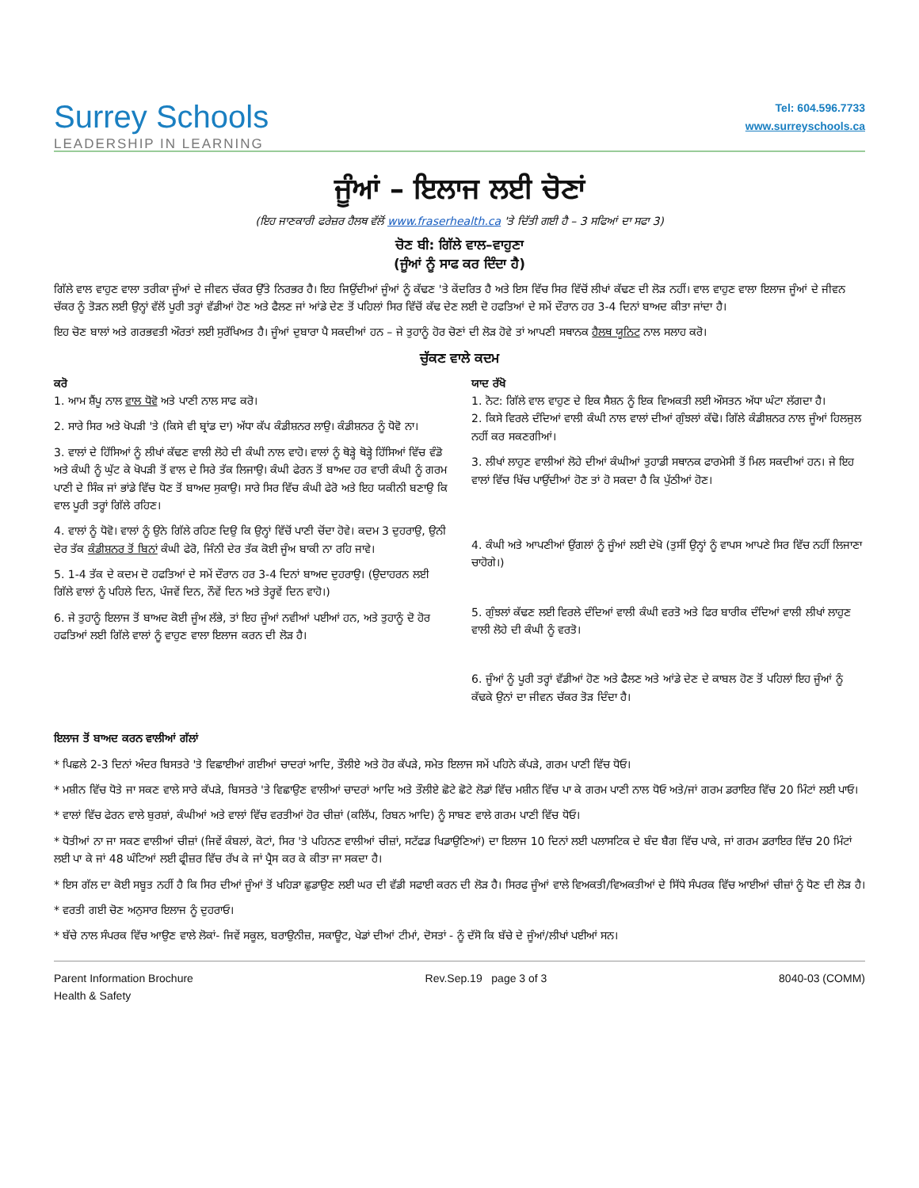Surrey Schools
LEADERSHIP IN LEARNING
Tel: 604.596.7733
www.surreyschools.ca
ਜੂੰਆਂ – ਇਲਾਜ ਲਈ ਚੋਣਾਂ
(ਇਹ ਜਾਣਕਾਰੀ ਫਰੇਜ਼ਰ ਹੈਲਥ ਵੱਲੋਂ www.fraserhealth.ca 'ਤੇ ਦਿੱਤੀ ਗਈ ਹੈ – 3 ਸਫਿਆਂ ਦਾ ਸਫਾ 3)
ਚੋਣ ਬੀ: ਗਿੱਲੇ ਵਾਲ–ਵਾਹੁਣਾ
(ਜੂੰਆਂ ਨੂੰ ਸਾਫ ਕਰ ਦਿੰਦਾ ਹੈ)
ਗਿੱਲੇ ਵਾਲ ਵਾਹੁਣ ਵਾਲਾ ਤਰੀਕਾ ਜੂੰਆਂ ਦੇ ਜੀਵਨ ਚੱਕਰ ਉੱਤੇ ਨਿਰਭਰ ਹੈ। ਇਹ ਜਿਉਂਦੀਆਂ ਜੂੰਆਂ ਨੂੰ ਕੱਢਣ 'ਤੇ ਕੇਂਦਰਿਤ ਹੈ ਅਤੇ ਇਸ ਵਿੱਚ ਸਿਰ ਵਿੱਚੋਂ ਲੀਖਾਂ ਕੱਢਣ ਦੀ ਲੋੜ ਨਹੀਂ। ਵਾਲ ਵਾਹੁਣ ਵਾਲਾ ਇਲਾਜ ਜੂੰਆਂ ਦੇ ਜੀਵਨ ਚੱਕਰ ਨੂੰ ਤੋੜਨ ਲਈ ਉਨ੍ਹਾਂ ਵੱਲੋਂ ਪੂਰੀ ਤਰ੍ਹਾਂ ਵੱਡੀਆਂ ਹੋਣ ਅਤੇ ਫੈਲਣ ਜਾਂ ਆਂਡੇ ਦੇਣ ਤੋਂ ਪਹਿਲਾਂ ਸਿਰ ਵਿੱਚੋਂ ਕੱਢ ਦੇਣ ਲਈ ਦੋ ਹਫਤਿਆਂ ਦੇ ਸਮੇਂ ਦੌਰਾਨ ਹਰ 3-4 ਦਿਨਾਂ ਬਾਅਦ ਕੀਤਾ ਜਾਂਦਾ ਹੈ।
ਇਹ ਚੋਣ ਬਾਲਾਂ ਅਤੇ ਗਰਭਵਤੀ ਔਰਤਾਂ ਲਈ ਸੁਰੱਖਿਅਤ ਹੈ। ਜੂੰਆਂ ਦੁਬਾਰਾ ਪੈ ਸਕਦੀਆਂ ਹਨ – ਜੇ ਤੁਹਾਨੂੰ ਹੋਰ ਚੋਣਾਂ ਦੀ ਲੋੜ ਹੋਵੇ ਤਾਂ ਆਪਣੀ ਸਥਾਨਕ ਹੈਲਥ ਯੂਨਿਟ ਨਾਲ ਸਲਾਹ ਕਰੋ।
ਚੁੱਕਣ ਵਾਲੇ ਕਦਮ
ਕਰੋ
1. ਆਮ ਸ਼ੈਂਪੂ ਨਾਲ ਵਾਲ ਧੋਵੋ ਅਤੇ ਪਾਣੀ ਨਾਲ ਸਾਫ ਕਰੋ।
2. ਸਾਰੇ ਸਿਰ ਅਤੇ ਖੋਪੜੀ 'ਤੇ (ਕਿਸੇ ਵੀ ਬ੍ਰਾਂਡ ਦਾ) ਅੱਧਾ ਕੱਪ ਕੰਡੀਸ਼ਨਰ ਲਾਉ। ਕੰਡੀਸ਼ਨਰ ਨੂੰ ਧੋਵੋ ਨਾ।
3. ਵਾਲਾਂ ਦੇ ਹਿੱਸਿਆਂ ਨੂੰ ਲੀਖਾਂ ਕੱਢਣ ਵਾਲੀ ਲੋਹੇ ਦੀ ਕੰਘੀ ਨਾਲ ਵਾਹੋ। ਵਾਲਾਂ ਨੂੰ ਥੋੜ੍ਹੇ ਥੋੜ੍ਹੇ ਹਿੱਸਿਆਂ ਵਿੱਚ ਵੰਡੋ ਅਤੇ ਕੰਘੀ ਨੂੰ ਘੁੱਟ ਕੇ ਖੋਪੜੀ ਤੋਂ ਵਾਲ ਦੇ ਸਿਰੇ ਤੱਕ ਲਿਜਾਉ। ਕੰਘੀ ਫੇਰਨ ਤੋਂ ਬਾਅਦ ਹਰ ਵਾਰੀ ਕੰਘੀ ਨੂੰ ਗਰਮ ਪਾਣੀ ਦੇ ਸਿੰਕ ਜਾਂ ਭਾਂਡੇ ਵਿੱਚ ਧੋਣ ਤੋਂ ਬਾਅਦ ਸੁਕਾਉ। ਸਾਰੇ ਸਿਰ ਵਿੱਚ ਕੰਘੀ ਫੇਰੋ ਅਤੇ ਇਹ ਯਕੀਨੀ ਬਣਾਉ ਕਿ ਵਾਲ ਪੂਰੀ ਤਰ੍ਹਾਂ ਗਿੱਲੇ ਰਹਿਣ।
4. ਵਾਲਾਂ ਨੂੰ ਧੋਵੋ। ਵਾਲਾਂ ਨੂੰ ਉਨੇ ਗਿੱਲੇ ਰਹਿਣ ਦਿਉ ਕਿ ਉਨ੍ਹਾਂ ਵਿੱਚੋਂ ਪਾਣੀ ਚੋਂਦਾ ਹੋਵੇ। ਕਦਮ 3 ਦੁਹਰਾਉ, ਉਨੀ ਦੇਰ ਤੱਕ ਕੰਡੀਸ਼ਨਰ ਤੋਂ ਬਿਨਾਂ ਕੰਘੀ ਫੇਰੋ, ਜਿੰਨੀ ਦੇਰ ਤੱਕ ਕੋਈ ਜੂੰਅ ਬਾਕੀ ਨਾ ਰਹਿ ਜਾਵੇ।
5. 1-4 ਤੱਕ ਦੇ ਕਦਮ ਦੋ ਹਫਤਿਆਂ ਦੇ ਸਮੇਂ ਦੌਰਾਨ ਹਰ 3-4 ਦਿਨਾਂ ਬਾਅਦ ਦੁਹਰਾਉ। (ਉਦਾਹਰਨ ਲਈ ਗਿੱਲੇ ਵਾਲਾਂ ਨੂੰ ਪਹਿਲੇ ਦਿਨ, ਪੰਜਵੇਂ ਦਿਨ, ਨੌਵੇਂ ਦਿਨ ਅਤੇ ਤੇਰ੍ਹਵੇਂ ਦਿਨ ਵਾਹੋ।)
6. ਜੇ ਤੁਹਾਨੂੰ ਇਲਾਜ ਤੋਂ ਬਾਅਦ ਕੋਈ ਜੂੰਅ ਲੱਭੇ, ਤਾਂ ਇਹ ਜੂੰਆਂ ਨਵੀਆਂ ਪਈਆਂ ਹਨ, ਅਤੇ ਤੁਹਾਨੂੰ ਦੋ ਹੋਰ ਹਫਤਿਆਂ ਲਈ ਗਿੱਲੇ ਵਾਲਾਂ ਨੂੰ ਵਾਹੁਣ ਵਾਲਾ ਇਲਾਜ ਕਰਨ ਦੀ ਲੋੜ ਹੈ।
ਯਾਦ ਰੱਖੋ
1. ਨੋਟ: ਗਿੱਲੇ ਵਾਲ ਵਾਹੁਣ ਦੇ ਇਕ ਸੈਸ਼ਨ ਨੂੰ ਇਕ ਵਿਅਕਤੀ ਲਈ ਔਸਤਨ ਅੱਧਾ ਘੰਟਾ ਲੱਗਦਾ ਹੈ।
2. ਕਿਸੇ ਵਿਰਲੇ ਦੰਦਿਆਂ ਵਾਲੀ ਕੰਘੀ ਨਾਲ ਵਾਲਾਂ ਦੀਆਂ ਗੁੰਝਲਾਂ ਕੱਢੋ। ਗਿੱਲੇ ਕੰਡੀਸ਼ਨਰ ਨਾਲ ਜੂੰਆਂ ਹਿਲਜੁਲ ਨਹੀਂ ਕਰ ਸਕਣਗੀਆਂ।
3. ਲੀਖਾਂ ਲਾਹੁਣ ਵਾਲੀਆਂ ਲੋਹੇ ਦੀਆਂ ਕੰਘੀਆਂ ਤੁਹਾਡੀ ਸਥਾਨਕ ਫਾਰਮੇਸੀ ਤੋਂ ਮਿਲ ਸਕਦੀਆਂ ਹਨ। ਜੇ ਇਹ ਵਾਲਾਂ ਵਿੱਚ ਖਿੱਚ ਪਾਉਂਦੀਆਂ ਹੋਣ ਤਾਂ ਹੋ ਸਕਦਾ ਹੈ ਕਿ ਪੁੱਠੀਆਂ ਹੋਣ।
4. ਕੰਘੀ ਅਤੇ ਆਪਣੀਆਂ ਉਂਗਲਾਂ ਨੂੰ ਜੂੰਆਂ ਲਈ ਦੇਖੋ (ਤੁਸੀਂ ਉਨ੍ਹਾਂ ਨੂੰ ਵਾਪਸ ਆਪਣੇ ਸਿਰ ਵਿੱਚ ਨਹੀਂ ਲਿਜਾਣਾ ਚਾਹੋਗੇ।)
5. ਗੁੰਝਲਾਂ ਕੱਢਣ ਲਈ ਵਿਰਲੇ ਦੰਦਿਆਂ ਵਾਲੀ ਕੰਘੀ ਵਰਤੋ ਅਤੇ ਫਿਰ ਬਾਰੀਕ ਦੰਦਿਆਂ ਵਾਲੀ ਲੀਖਾਂ ਲਾਹੁਣ ਵਾਲੀ ਲੋਹੇ ਦੀ ਕੰਘੀ ਨੂੰ ਵਰਤੋ।
6. ਜੂੰਆਂ ਨੂੰ ਪੂਰੀ ਤਰ੍ਹਾਂ ਵੱਡੀਆਂ ਹੋਣ ਅਤੇ ਫੈਲਣ ਅਤੇ ਆਂਡੇ ਦੇਣ ਦੇ ਕਾਬਲ ਹੋਣ ਤੋਂ ਪਹਿਲਾਂ ਇਹ ਜੂੰਆਂ ਨੂੰ ਕੱਢਕੇ ਉਨਾਂ ਦਾ ਜੀਵਨ ਚੱਕਰ ਤੋੜ ਦਿੰਦਾ ਹੈ।
ਇਲਾਜ ਤੋਂ ਬਾਅਦ ਕਰਨ ਵਾਲੀਆਂ ਗੱਲਾਂ
* ਪਿਛਲੇ 2-3 ਦਿਨਾਂ ਅੰਦਰ ਬਿਸਤਰੇ 'ਤੇ ਵਿਛਾਈਆਂ ਗਈਆਂ ਚਾਦਰਾਂ ਆਦਿ, ਤੌਲੀਏ ਅਤੇ ਹੋਰ ਕੱਪੜੇ, ਸਮੇਤ ਇਲਾਜ ਸਮੇਂ ਪਹਿਨੇ ਕੱਪੜੇ, ਗਰਮ ਪਾਣੀ ਵਿੱਚ ਧੋਓ।
* ਮਸ਼ੀਨ ਵਿੱਚ ਧੋਤੇ ਜਾ ਸਕਣ ਵਾਲੇ ਸਾਰੇ ਕੱਪੜੇ, ਬਿਸਤਰੇ 'ਤੇ ਵਿਛਾਉਣ ਵਾਲੀਆਂ ਚਾਦਰਾਂ ਆਦਿ ਅਤੇ ਤੌਲੀਏ ਛੋਟੇ ਛੋਟੇ ਲੋਡਾਂ ਵਿੱਚ ਮਸ਼ੀਨ ਵਿੱਚ ਪਾ ਕੇ ਗਰਮ ਪਾਣੀ ਨਾਲ ਧੋਓ ਅਤੇ/ਜਾਂ ਗਰਮ ਡਰਾਇਰ ਵਿੱਚ 20 ਮਿੰਟਾਂ ਲਈ ਪਾਓ।
* ਵਾਲਾਂ ਵਿੱਚ ਫੇਰਨ ਵਾਲੇ ਬੁਰਸ਼ਾਂ, ਕੰਘੀਆਂ ਅਤੇ ਵਾਲਾਂ ਵਿੱਚ ਵਰਤੀਆਂ ਹੋਰ ਚੀਜ਼ਾਂ (ਕਲਿੱਪ, ਰਿਬਨ ਆਦਿ) ਨੂੰ ਸਾਬਣ ਵਾਲੇ ਗਰਮ ਪਾਣੀ ਵਿੱਚ ਧੋਓ।
* ਧੋਤੀਆਂ ਨਾ ਜਾ ਸਕਣ ਵਾਲੀਆਂ ਚੀਜ਼ਾਂ (ਜਿਵੇਂ ਕੰਬਲਾਂ, ਕੋਟਾਂ, ਸਿਰ 'ਤੇ ਪਹਿਨਣ ਵਾਲੀਆਂ ਚੀਜ਼ਾਂ, ਸਟੱਫਡ ਖਿਡਾਉਣਿਆਂ) ਦਾ ਇਲਾਜ 10 ਦਿਨਾਂ ਲਈ ਪਲਾਸਟਿਕ ਦੇ ਬੰਦ ਬੈਗ ਵਿੱਚ ਪਾਕੇ, ਜਾਂ ਗਰਮ ਡਰਾਇਰ ਵਿੱਚ 20 ਮਿੰਟਾਂ ਲਈ ਪਾ ਕੇ ਜਾਂ 48 ਘੰਟਿਆਂ ਲਈ ਫ੍ਰੀਜ਼ਰ ਵਿੱਚ ਰੱਖ ਕੇ ਜਾਂ ਪ੍ਰੈਸ ਕਰ ਕੇ ਕੀਤਾ ਜਾ ਸਕਦਾ ਹੈ।
* ਇਸ ਗੱਲ ਦਾ ਕੋਈ ਸਬੂਤ ਨਹੀਂ ਹੈ ਕਿ ਸਿਰ ਦੀਆਂ ਜੂੰਆਂ ਤੋਂ ਖਹਿੜਾ ਛੁਡਾਉਣ ਲਈ ਘਰ ਦੀ ਵੱਡੀ ਸਫਾਈ ਕਰਨ ਦੀ ਲੋੜ ਹੈ। ਸਿਰਫ ਜੂੰਆਂ ਵਾਲੇ ਵਿਅਕਤੀ/ਵਿਅਕਤੀਆਂ ਦੇ ਸਿੱਧੇ ਸੰਪਰਕ ਵਿੱਚ ਆਈਆਂ ਚੀਜ਼ਾਂ ਨੂੰ ਧੋਣ ਦੀ ਲੋੜ ਹੈ।
* ਵਰਤੀ ਗਈ ਚੋਣ ਅਨੁਸਾਰ ਇਲਾਜ ਨੂੰ ਦੁਹਰਾਓ।
* ਬੱਚੇ ਨਾਲ ਸੰਪਰਕ ਵਿੱਚ ਆਉਣ ਵਾਲੇ ਲੋਕਾਂ- ਜਿਵੇਂ ਸਕੂਲ, ਬਰਾਉਨੀਜ਼, ਸਕਾਊਟ, ਖੇਡਾਂ ਦੀਆਂ ਟੀਮਾਂ, ਦੋਸਤਾਂ - ਨੂੰ ਦੱਸੋ ਕਿ ਬੱਚੇ ਦੇ ਜੂੰਆਂ/ਲੀਖਾਂ ਪਈਆਂ ਸਨ।
Parent Information Brochure
Health & Safety
Rev.Sep.19 page 3 of 3 8040-03 (COMM)